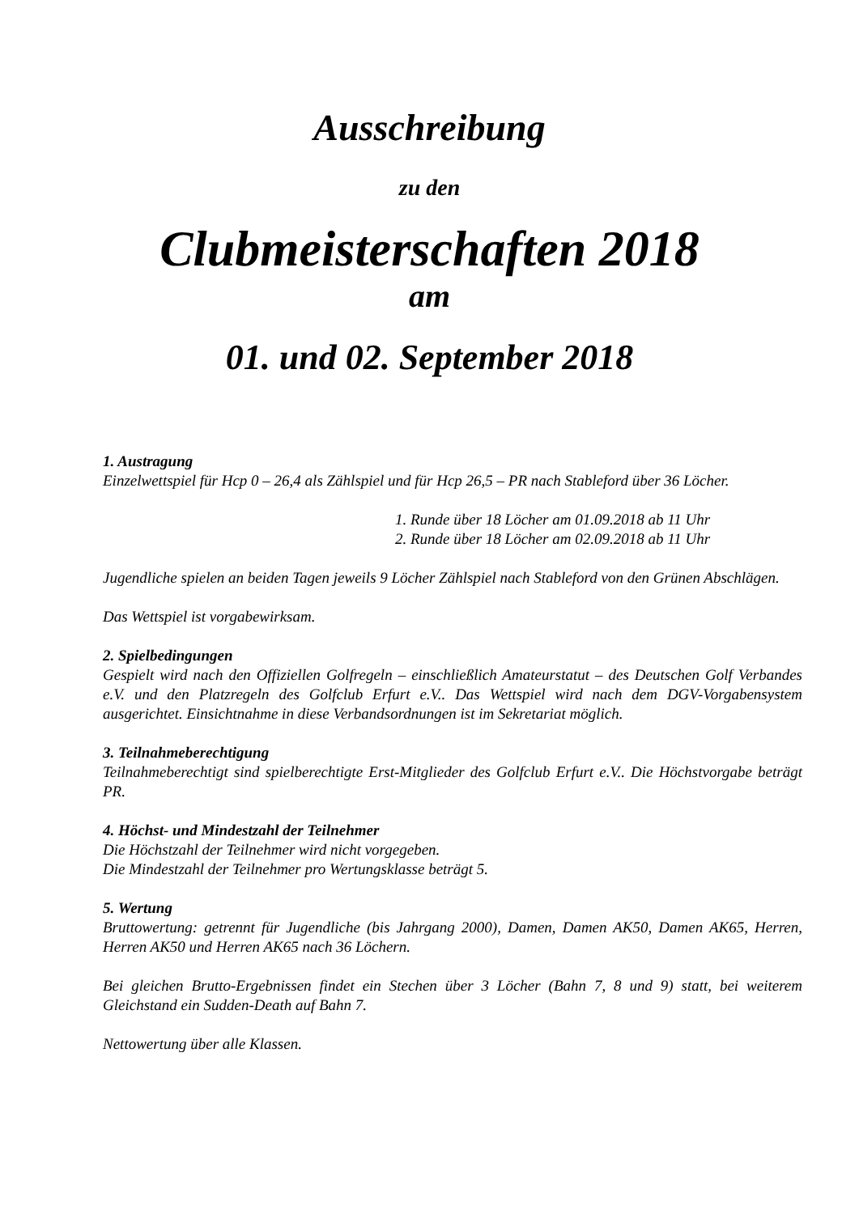Ausschreibung
zu den
Clubmeisterschaften 2018
am
01. und 02. September 2018
1. Austragung
Einzelwettspiel für Hcp 0 – 26,4 als Zählspiel und für Hcp 26,5 – PR nach Stableford über 36 Löcher.
1. Runde über 18 Löcher am 01.09.2018 ab 11 Uhr
2. Runde über 18 Löcher am 02.09.2018 ab 11 Uhr
Jugendliche spielen an beiden Tagen jeweils 9 Löcher Zählspiel nach Stableford von den Grünen Abschlägen.
Das Wettspiel ist vorgabewirksam.
2. Spielbedingungen
Gespielt wird nach den Offiziellen Golfregeln – einschließlich Amateurstatut – des Deutschen Golf Verbandes e.V. und den Platzregeln des Golfclub Erfurt e.V.. Das Wettspiel wird nach dem DGV-Vorgabensystem ausgerichtet. Einsichtnahme in diese Verbandsordnungen ist im Sekretariat möglich.
3. Teilnahmeberechtigung
Teilnahmeberechtigt sind spielberechtigte Erst-Mitglieder des Golfclub Erfurt e.V.. Die Höchstvorgabe beträgt PR.
4. Höchst- und Mindestzahl der Teilnehmer
Die Höchstzahl der Teilnehmer wird nicht vorgegeben.
Die Mindestzahl der Teilnehmer pro Wertungsklasse beträgt 5.
5. Wertung
Bruttowertung: getrennt für Jugendliche (bis Jahrgang 2000), Damen, Damen AK50, Damen AK65, Herren, Herren AK50 und Herren AK65 nach 36 Löchern.
Bei gleichen Brutto-Ergebnissen findet ein Stechen über 3 Löcher (Bahn 7, 8 und 9) statt, bei weiterem Gleichstand ein Sudden-Death auf Bahn 7.
Nettowertung über alle Klassen.